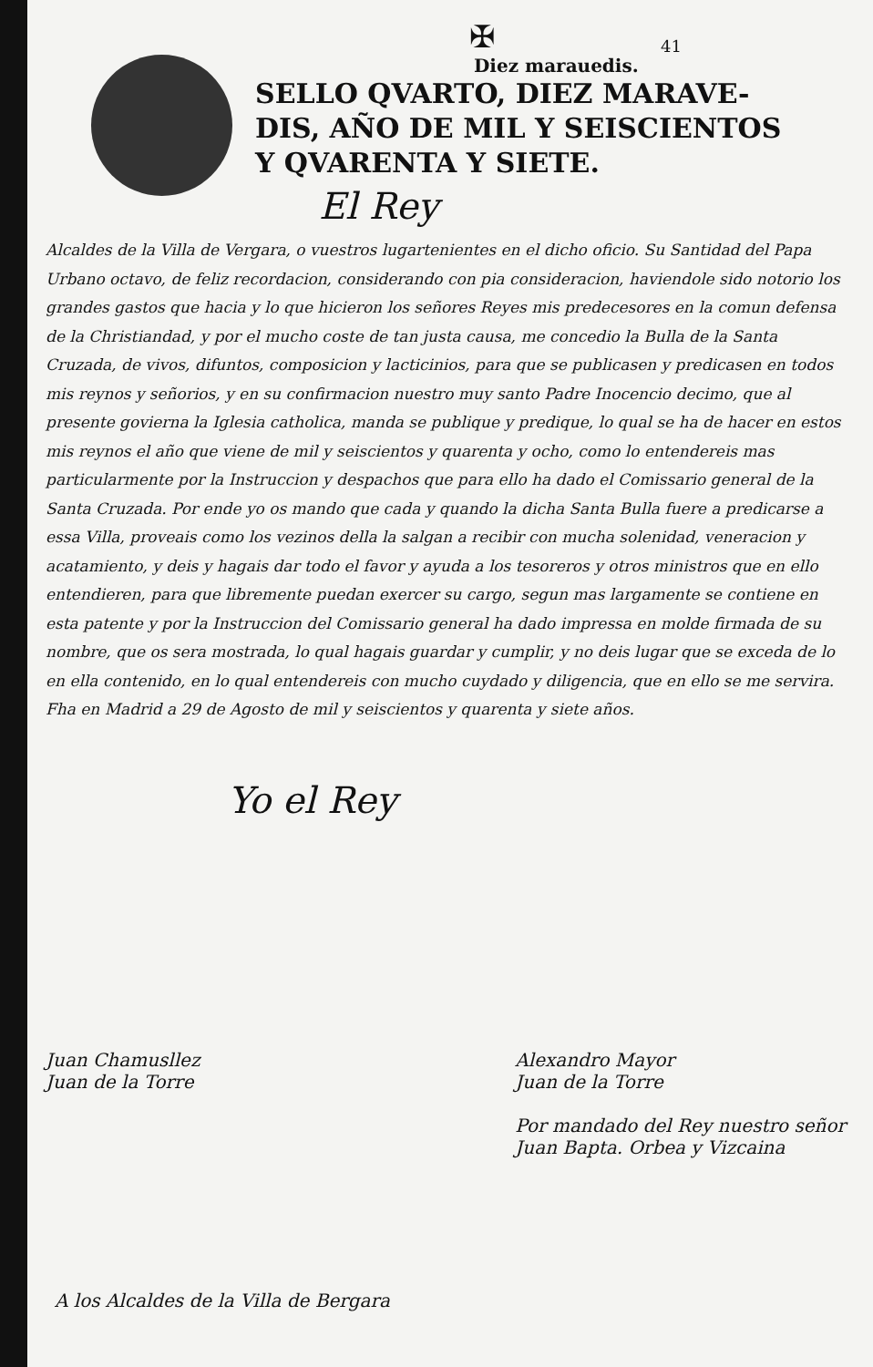✠
41
Diez marauedis.
SELLO QVARTO, DIEZ MARAVE-
DIS, AÑO DE MIL Y SEISCIENTOS
Y QVARENTA Y SIETE.
El Rey
Alcaldes de la Villa de Vergara, o vuestros lugartenientes en el dicho oficio. Su Santidad del Papa Urbano octavo, de feliz recordacion, considerando con pia consideracion, haviendole sido notorio los grandes gastos que hacia y lo que hicieron los señores Reyes mis predecesores en la comun defensa de la Christiandad, y por el mucho coste de tan justa causa, me concedio la Bulla de la Santa Cruzada, de vivos, difuntos, composicion y lacticinios, para que se publicasen y predicasen en todos mis reynos y señorios, y en su confirmacion nuestro muy santo Padre Inocencio decimo, que al presente govierna la Iglesia catholica, manda se publique y predique, lo qual se ha de hacer en estos mis reynos el año que viene de mil y seiscientos y quarenta y ocho, como lo entendereis mas particularmente por la Instruccion y despachos que para ello ha dado el Comissario general de la Santa Cruzada. Por ende yo os mando que cada y quando la dicha Santa Bulla fuere a predicarse a essa Villa, proveais como los vezinos della la salgan a recibir con mucha solenidad, veneracion y acatamiento, y deis y hagais dar todo el favor y ayuda a los tesoreros y otros ministros que en ello entendieren, para que libremente puedan exercer su cargo, segun mas largamente se contiene en esta patente y por la Instruccion del Comissario general ha dado impressa en molde firmada de su nombre, que os sera mostrada, lo qual hagais guardar y cumplir, y no deis lugar que se exceda de lo en ella contenido, en lo qual entendereis con mucho cuydado y diligencia, que en ello se me servira. Fha en Madrid a 29 de Agosto de mil y seiscientos y quarenta y siete años.
Yo el Rey
Juan Chamusllez
Juan de la Torre
Alexandro Mayor
Juan de la Torre
Por mandado del Rey nuestro señor
Juan Bapta. Orbea y Vizcaina
A los Alcaldes de la Villa de Bergara